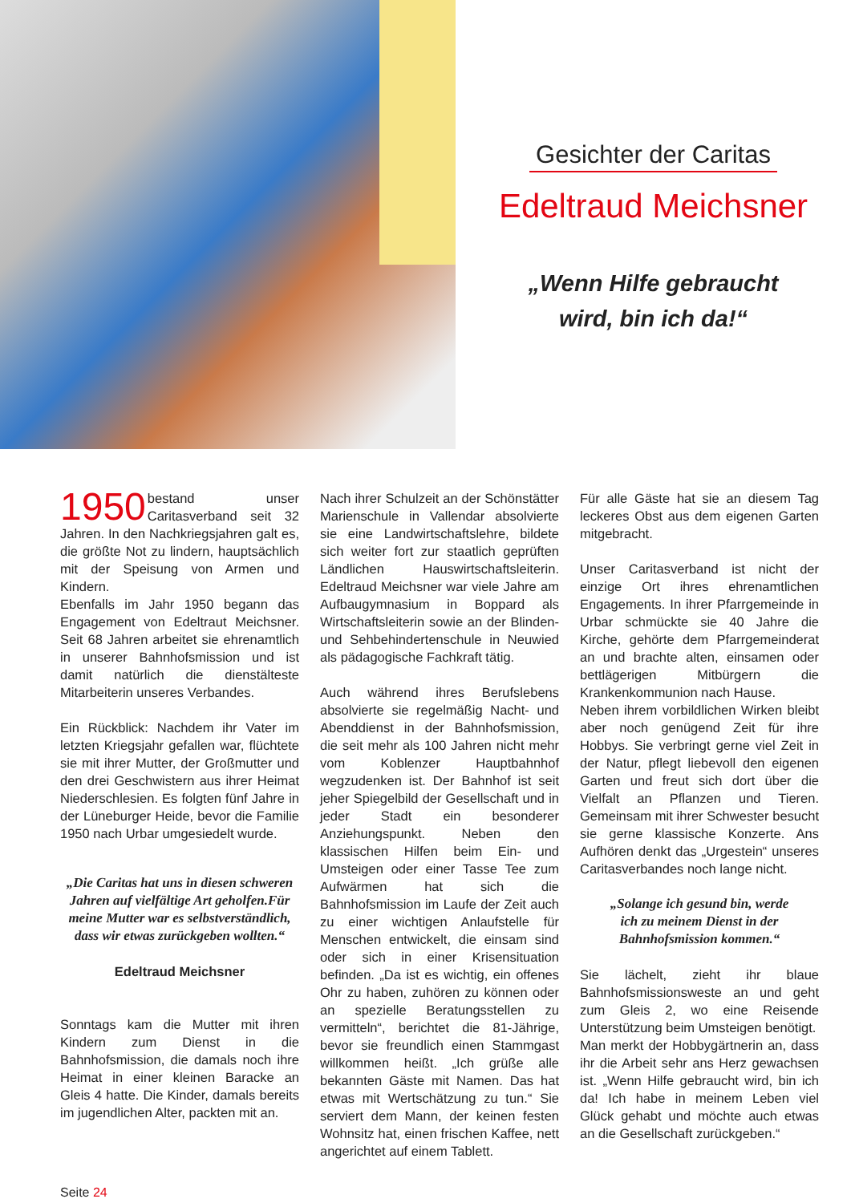Gesichter der Caritas
Edeltraud Meichsner
„Wenn Hilfe gebraucht
wird, bin ich da!“
1950 bestand unser Caritasverband seit 32 Jahren. In den Nachkriegsjahren galt es, die größte Not zu lindern, hauptsächlich mit der Speisung von Armen und Kindern.
Ebenfalls im Jahr 1950 begann das Engagement von Edeltraut Meichsner. Seit 68 Jahren arbeitet sie ehrenamtlich in unserer Bahnhofsmission und ist damit natürlich die dienstälteste Mitarbeiterin unseres Verbandes.
Ein Rückblick: Nachdem ihr Vater im letzten Kriegsjahr gefallen war, flüchtete sie mit ihrer Mutter, der Großmutter und den drei Geschwistern aus ihrer Heimat Niederschlesien. Es folgten fünf Jahre in der Lüneburger Heide, bevor die Familie 1950 nach Urbar umgesiedelt wurde.
„Die Caritas hat uns in diesen schweren Jahren auf vielfältige Art geholfen.Für meine Mutter war es selbstverständlich, dass wir etwas zurückgeben wollten.“
Edeltraud Meichsner
Sonntags kam die Mutter mit ihren Kindern zum Dienst in die Bahnhofsmission, die damals noch ihre Heimat in einer kleinen Baracke an Gleis 4 hatte. Die Kinder, damals bereits im jugendlichen Alter, packten mit an.
Nach ihrer Schulzeit an der Schönstätter Marienschule in Vallendar absolvierte sie eine Landwirtschaftslehre, bildete sich weiter fort zur staatlich geprüften Ländlichen Hauswirtschaftsleiterin. Edeltraud Meichsner war viele Jahre am Aufbaugymnasium in Boppard als Wirtschaftsleiterin sowie an der Blinden- und Sehbehindertenschule in Neuwied als pädagogische Fachkraft tätig.
Auch während ihres Berufslebens absolvierte sie regelmäßig Nacht- und Abenddienst in der Bahnhofsmission, die seit mehr als 100 Jahren nicht mehr vom Koblenzer Hauptbahnhof wegzudenken ist. Der Bahnhof ist seit jeher Spiegelbild der Gesellschaft und in jeder Stadt ein besonderer Anziehungspunkt. Neben den klassischen Hilfen beim Ein- und Umsteigen oder einer Tasse Tee zum Aufwärmen hat sich die Bahnhofsmission im Laufe der Zeit auch zu einer wichtigen Anlaufstelle für Menschen entwickelt, die einsam sind oder sich in einer Krisensituation befinden. „Da ist es wichtig, ein offenes Ohr zu haben, zuhören zu können oder an spezielle Beratungsstellen zu vermitteln“, berichtet die 81-Jährige, bevor sie freundlich einen Stammgast willkommen heißt. „Ich grüße alle bekannten Gäste mit Namen. Das hat etwas mit Wertschätzung zu tun.“ Sie serviert dem Mann, der keinen festen Wohnsitz hat, einen frischen Kaffee, nett angerichtet auf einem Tablett.
Für alle Gäste hat sie an diesem Tag leckeres Obst aus dem eigenen Garten mitgebracht.
Unser Caritasverband ist nicht der einzige Ort ihres ehrenamtlichen Engagements. In ihrer Pfarrgemeinde in Urbar schmückte sie 40 Jahre die Kirche, gehörte dem Pfarrgemeinderat an und brachte alten, einsamen oder bettlägerigen Mitbürgern die Krankenkommunion nach Hause.
Neben ihrem vorbildlichen Wirken bleibt aber noch genügend Zeit für ihre Hobbys. Sie verbringt gerne viel Zeit in der Natur, pflegt liebevoll den eigenen Garten und freut sich dort über die Vielfalt an Pflanzen und Tieren. Gemeinsam mit ihrer Schwester besucht sie gerne klassische Konzerte. Ans Aufhören denkt das „Urgestein“ unseres Caritasverbandes noch lange nicht.
„Solange ich gesund bin, werde
ich zu meinem Dienst in der
Bahnhofsmission kommen.“
Sie lächelt, zieht ihr blaue Bahnhofsmissionsweste an und geht zum Gleis 2, wo eine Reisende Unterstützung beim Umsteigen benötigt.
Man merkt der Hobbygärtnerin an, dass ihr die Arbeit sehr ans Herz gewachsen ist. „Wenn Hilfe gebraucht wird, bin ich da! Ich habe in meinem Leben viel Glück gehabt und möchte auch etwas an die Gesellschaft zurückgeben.“
Seite 24